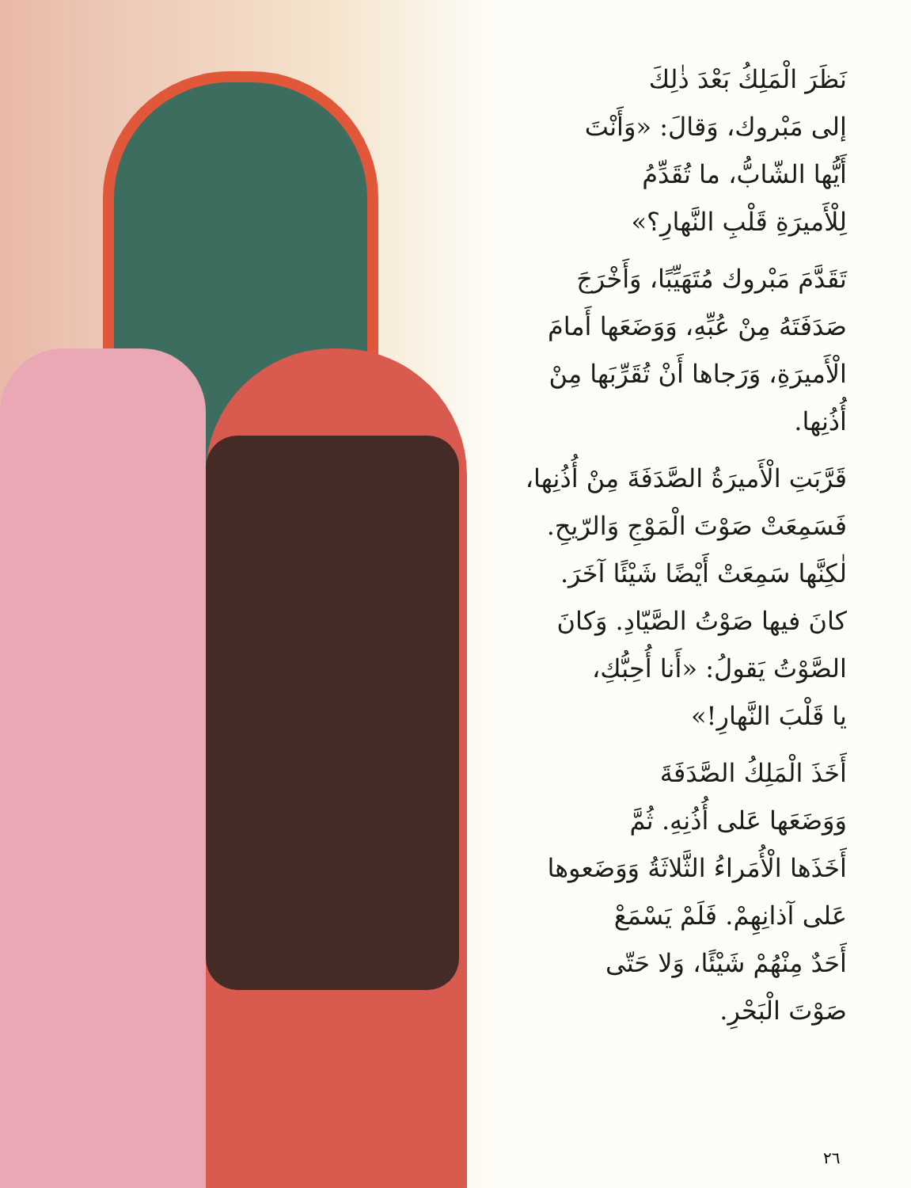نَظَرَ الْمَلِكُ بَعْدَ ذٰلِكَ
إلى مَبْروك، وَقالَ: «وَأَنْتَ
أَيُّها الشّابُّ، ما تُقَدِّمُ
لِلْأَميرَةِ قَلْبِ النَّهارِ؟»
تَقَدَّمَ مَبْروك مُتَهَيِّبًا، وَأَخْرَجَ
صَدَفَتَهُ مِنْ عُبِّهِ، وَوَضَعَها أَمامَ
الْأَميرَةِ، وَرَجاها أَنْ تُقَرِّبَها مِنْ أُذُنِها.
قَرَّبَتِ الْأَميرَةُ الصَّدَفَةَ مِنْ أُذُنِها،
فَسَمِعَتْ صَوْتَ الْمَوْجِ وَالرّيحِ.
لٰكِنَّها سَمِعَتْ أَيْضًا شَيْئًا آخَرَ.
كانَ فيها صَوْتُ الصَّيّادِ. وَكانَ
الصَّوْتُ يَقولُ: «أَنا أُحِبُّكِ،
يا قَلْبَ النَّهارِ!»
أَخَذَ الْمَلِكُ الصَّدَفَةَ
وَوَضَعَها عَلى أُذُنِهِ. ثُمَّ
أَخَذَها الْأُمَراءُ الثَّلاثَةُ وَوَضَعوها
عَلى آذانِهِمْ. فَلَمْ يَسْمَعْ
أَحَدٌ مِنْهُمْ شَيْئًا، وَلا حَتّى
صَوْتَ الْبَحْرِ.
٢٦